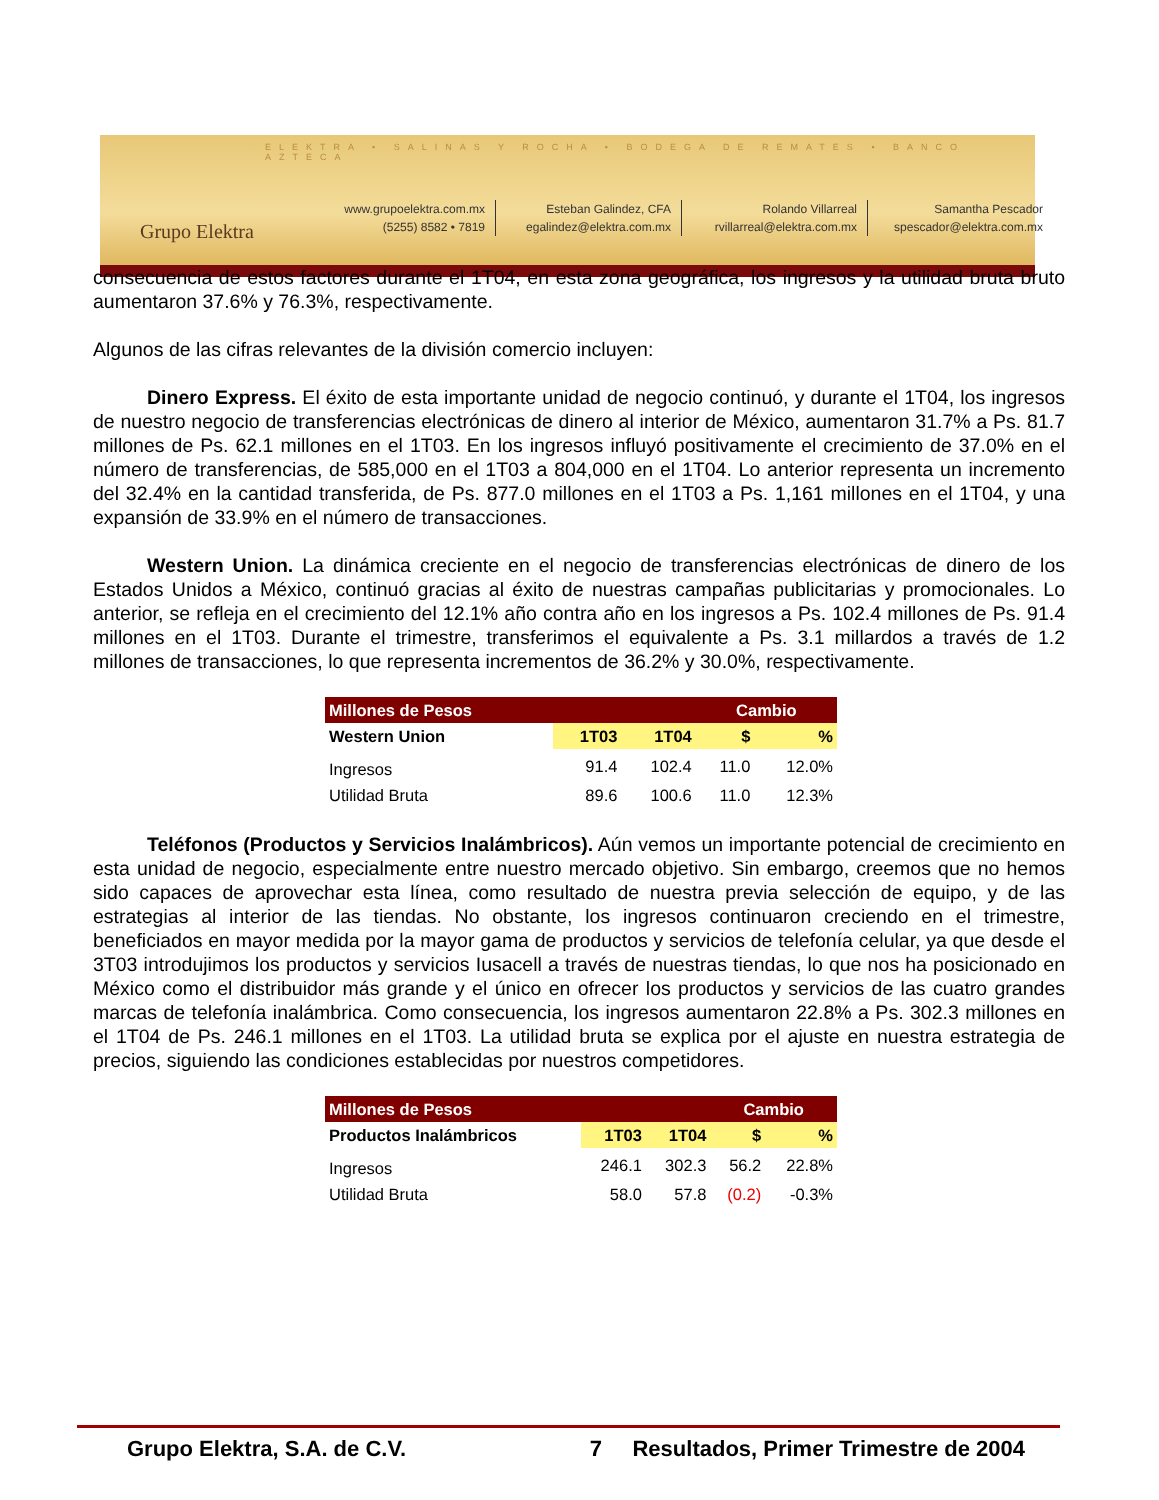ELEKTRA • SALINAS Y ROCHA • BODEGA DE REMATES • BANCO AZTECA
Grupo Elektra
www.grupoelektra.com.mx
(5255) 8582 • 7819
Esteban Galindez, CFA
egalindez@elektra.com.mx
Rolando Villarreal
rvillarreal@elektra.com.mx
Samantha Pescador
spescador@elektra.com.mx
consecuencia de estos factores durante el 1T04, en esta zona geográfica, los ingresos y la utilidad bruta bruto aumentaron 37.6% y 76.3%, respectivamente.
Algunos de las cifras relevantes de la división comercio incluyen:
Dinero Express. El éxito de esta importante unidad de negocio continuó, y durante el 1T04, los ingresos de nuestro negocio de transferencias electrónicas de dinero al interior de México, aumentaron 31.7% a Ps. 81.7 millones de Ps. 62.1 millones en el 1T03. En los ingresos influyó positivamente el crecimiento de 37.0% en el número de transferencias, de 585,000 en el 1T03 a 804,000 en el 1T04. Lo anterior representa un incremento del 32.4% en la cantidad transferida, de Ps. 877.0 millones en el 1T03 a Ps. 1,161 millones en el 1T04, y una expansión de 33.9% en el número de transacciones.
Western Union. La dinámica creciente en el negocio de transferencias electrónicas de dinero de los Estados Unidos a México, continuó gracias al éxito de nuestras campañas publicitarias y promocionales. Lo anterior, se refleja en el crecimiento del 12.1% año contra año en los ingresos a Ps. 102.4 millones de Ps. 91.4 millones en el 1T03. Durante el trimestre, transferimos el equivalente a Ps. 3.1 millardos a través de 1.2 millones de transacciones, lo que representa incrementos de 36.2% y 30.0%, respectivamente.
| Millones de Pesos | | | Cambio | |
| Western Union | 1T03 | 1T04 | $ | % |
| Ingresos | 91.4 | 102.4 | 11.0 | 12.0% |
| Utilidad Bruta | 89.6 | 100.6 | 11.0 | 12.3% |
Teléfonos (Productos y Servicios Inalámbricos). Aún vemos un importante potencial de crecimiento en esta unidad de negocio, especialmente entre nuestro mercado objetivo. Sin embargo, creemos que no hemos sido capaces de aprovechar esta línea, como resultado de nuestra previa selección de equipo, y de las estrategias al interior de las tiendas. No obstante, los ingresos continuaron creciendo en el trimestre, beneficiados en mayor medida por la mayor gama de productos y servicios de telefonía celular, ya que desde el 3T03 introdujimos los productos y servicios Iusacell a través de nuestras tiendas, lo que nos ha posicionado en México como el distribuidor más grande y el único en ofrecer los productos y servicios de las cuatro grandes marcas de telefonía inalámbrica. Como consecuencia, los ingresos aumentaron 22.8% a Ps. 302.3 millones en el 1T04 de Ps. 246.1 millones en el 1T03. La utilidad bruta se explica por el ajuste en nuestra estrategia de precios, siguiendo las condiciones establecidas por nuestros competidores.
| Millones de Pesos | | | Cambio | |
| Productos Inalámbricos | 1T03 | 1T04 | $ | % |
| Ingresos | 246.1 | 302.3 | 56.2 | 22.8% |
| Utilidad Bruta | 58.0 | 57.8 | (0.2) | -0.3% |
Grupo Elektra, S.A. de C.V. 7 Resultados, Primer Trimestre de 2004